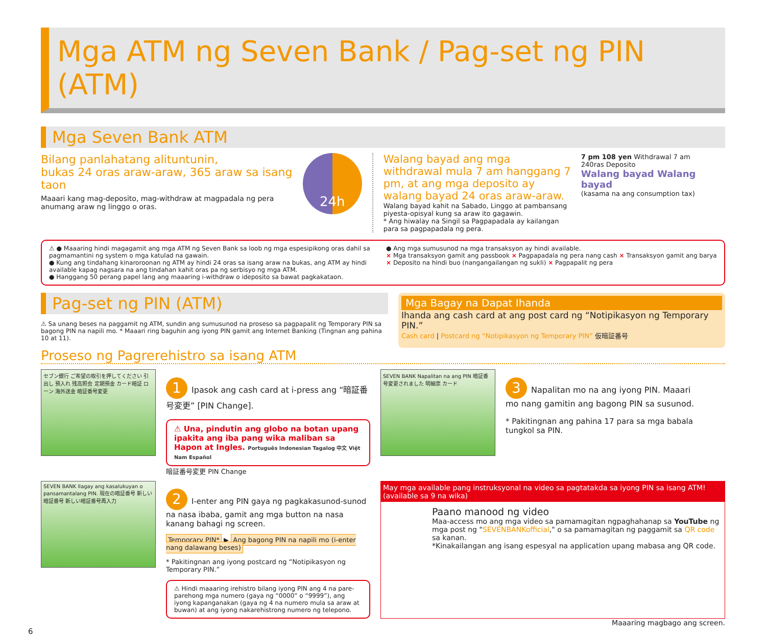Mga ATM ng Seven Bank / Pag-set ng PIN (ATM)
Mga Seven Bank ATM
Bilang panlahatang alituntunin,
bukas 24 oras araw-araw, 365 araw sa isang taon
Maaari kang mag-deposito, mag-withdraw at magpadala ng pera anumang araw ng linggo o oras.
24h
Walang bayad ang mga withdrawal mula 7 am hanggang 7 pm, at ang mga deposito ay walang bayad 24 oras araw-araw.
Walang bayad kahit na Sabado, Linggo at pambansang piyesta-opisyal kung sa araw ito gagawin.
* Ang hiwalay na Singil sa Pagpapadala ay kailangan para sa pagpapadala ng pera.
7 pm 108 yen Withdrawal 7 am
240ras Deposito
Walang bayad Walang bayad
(kasama na ang consumption tax)
⚠ ● Maaaring hindi magagamit ang mga ATM ng Seven Bank sa loob ng mga espesipikong oras dahil sa pagmamantini ng system o mga katulad na gawain.
● Kung ang tindahang kinaroroonan ng ATM ay hindi 24 oras sa isang araw na bukas, ang ATM ay hindi available kapag nagsara na ang tindahan kahit oras pa ng serbisyo ng mga ATM.
● Hanggang 50 perang papel lang ang maaaring i-withdraw o ideposito sa bawat pagkakataon.
● Ang mga sumusunod na mga transaksyon ay hindi available.
× Mga transaksyon gamit ang passbook × Pagpapadala ng pera nang cash × Transaksyon gamit ang barya
× Deposito na hindi buo (nangangailangan ng sukli) × Pagpapalit ng pera
Pag-set ng PIN (ATM)
⚠ Sa unang beses na paggamit ng ATM, sundin ang sumusunod na proseso sa pagpapalit ng Temporary PIN sa bagong PIN na napili mo. * Maaari ring baguhin ang iyong PIN gamit ang Internet Banking (Tingnan ang pahina 10 at 11).
Mga Bagay na Dapat Ihanda
Ihanda ang cash card at ang post card ng “Notipikasyon ng Temporary PIN.”
Cash card | Postcard ng “Notipikasyon ng Temporary PIN” 仮暗証番号
Proseso ng Pagrerehistro sa isang ATM
セブン銀行 ご希望の取引を押してください 引出し 預入れ 残高照会 定期預金 カード暗証 ローン 海外送金 暗証番号変更
1 Ipasok ang cash card at i-press ang “暗証番号変更” [PIN Change].
⚠ Una, pindutin ang globo na botan upang ipakita ang iba pang wika maliban sa Hapon at Ingles. Português Indonesian Tagalog 中文 Việt Nam Español
暗証番号変更 PIN Change
SEVEN BANK Napalitan na ang PIN 暗証番号変更されました 明細票 カード
3 Napalitan mo na ang iyong PIN. Maaari mo nang gamitin ang bagong PIN sa susunod.
* Pakitingnan ang pahina 17 para sa mga babala tungkol sa PIN.
SEVEN BANK Ilagay ang kasalukuyan o pansamantalang PIN. 現在の暗証番号 新しい暗証番号 新しい暗証番号再入力
2 I-enter ang PIN gaya ng pagkakasunod-sunod na nasa ibaba, gamit ang mga button na nasa kanang bahagi ng screen.
Temporary PIN* ▶ Ang bagong PIN na napili mo (i-enter nang dalawang beses)
* Pakitingnan ang iyong postcard ng “Notipikasyon ng Temporary PIN.”
⚠ Hindi maaaring irehistro bilang iyong PIN ang 4 na pare-parehong mga numero (gaya ng “0000” o “9999”), ang iyong kapanganakan (gaya ng 4 na numero mula sa araw at buwan) at ang iyong nakarehistrong numero ng telepono.
May mga available pang instruksyonal na video sa pagtatakda sa iyong PIN sa isang ATM! (available sa 9 na wika)
Paano manood ng video
Maa-access mo ang mga video sa pamamagitan ngpaghahanap sa YouTube ng mga post ng "SEVENBANKofficial," o sa pamamagitan ng paggamit sa QR code sa kanan.
*Kinakailangan ang isang espesyal na application upang mabasa ang QR code.
Maaaring magbago ang screen.
6